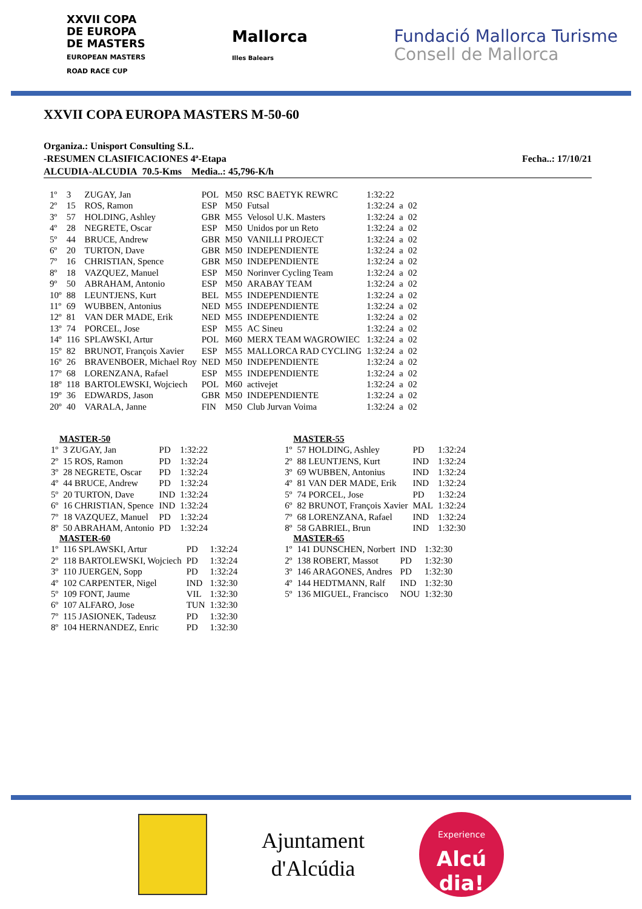XXVII COPA
DE EUROPA
DE MASTERS
EUROPEAN MASTERS
ROAD RACE CUP
Mallorca
Illes Balears
Fundació Mallorca Turisme
Consell de Mallorca
XXVII COPA EUROPA MASTERS M-50-60
Organiza.: Unisport Consulting S.L.
Fecha..: 17/10/21 -RESUMEN CLASIFICACIONES 4ª-Etapa
ALCUDIA-ALCUDIA 70.5-Kms Media..: 45,796-K/h
| 1º | 3 | ZUGAY, Jan | POL | M50 | RSC BAETYK REWRC | 1:32:22 | | |
| 2º | 15 | ROS, Ramon | ESP | M50 | Futsal | 1:32:24 | a | 02 |
| 3º | 57 | HOLDING, Ashley | GBR | M55 | Velosol U.K. Masters | 1:32:24 | a | 02 |
| 4º | 28 | NEGRETE, Oscar | ESP | M50 | Unidos por un Reto | 1:32:24 | a | 02 |
| 5º | 44 | BRUCE, Andrew | GBR | M50 | VANILLI PROJECT | 1:32:24 | a | 02 |
| 6º | 20 | TURTON, Dave | GBR | M50 | INDEPENDIENTE | 1:32:24 | a | 02 |
| 7º | 16 | CHRISTIAN, Spence | GBR | M50 | INDEPENDIENTE | 1:32:24 | a | 02 |
| 8º | 18 | VAZQUEZ, Manuel | ESP | M50 | Norinver Cycling Team | 1:32:24 | a | 02 |
| 9º | 50 | ABRAHAM, Antonio | ESP | M50 | ARABAY TEAM | 1:32:24 | a | 02 |
| 10º | 88 | LEUNTJENS, Kurt | BEL | M55 | INDEPENDIENTE | 1:32:24 | a | 02 |
| 11º | 69 | WUBBEN, Antonius | NED | M55 | INDEPENDIENTE | 1:32:24 | a | 02 |
| 12º | 81 | VAN DER MADE, Erik | NED | M55 | INDEPENDIENTE | 1:32:24 | a | 02 |
| 13º | 74 | PORCEL, Jose | ESP | M55 | AC Sineu | 1:32:24 | a | 02 |
| 14º | 116 | SPLAWSKI, Artur | POL | M60 | MERX TEAM WAGROWIEC | 1:32:24 | a | 02 |
| 15º | 82 | BRUNOT, François Xavier | ESP | M55 | MALLORCA RAD CYCLING | 1:32:24 | a | 02 |
| 16º | 26 | BRAVENBOER, Michael Roy | NED | M50 | INDEPENDIENTE | 1:32:24 | a | 02 |
| 17º | 68 | LORENZANA, Rafael | ESP | M55 | INDEPENDIENTE | 1:32:24 | a | 02 |
| 18º | 118 | BARTOLEWSKI, Wojciech | POL | M60 | activejet | 1:32:24 | a | 02 |
| 19º | 36 | EDWARDS, Jason | GBR | M50 | INDEPENDIENTE | 1:32:24 | a | 02 |
| 20º | 40 | VARALA, Janne | FIN | M50 | Club Jurvan Voima | 1:32:24 | a | 02 |
MASTER-50
| 1º | 3 ZUGAY, Jan | PD | 1:32:22 |
| 2º | 15 ROS, Ramon | PD | 1:32:24 |
| 3º | 28 NEGRETE, Oscar | PD | 1:32:24 |
| 4º | 44 BRUCE, Andrew | PD | 1:32:24 |
| 5º | 20 TURTON, Dave | IND | 1:32:24 |
| 6º | 16 CHRISTIAN, Spence | IND | 1:32:24 |
| 7º | 18 VAZQUEZ, Manuel | PD | 1:32:24 |
| 8º | 50 ABRAHAM, Antonio | PD | 1:32:24 |
MASTER-60
| 1º | 116 SPLAWSKI, Artur | PD | 1:32:24 |
| 2º | 118 BARTOLEWSKI, Wojciech | PD | 1:32:24 |
| 3º | 110 JUERGEN, Sopp | PD | 1:32:24 |
| 4º | 102 CARPENTER, Nigel | IND | 1:32:30 |
| 5º | 109 FONT, Jaume | VIL | 1:32:30 |
| 6º | 107 ALFARO, Jose | TUN | 1:32:30 |
| 7º | 115 JASIONEK, Tadeusz | PD | 1:32:30 |
| 8º | 104 HERNANDEZ, Enric | PD | 1:32:30 |
MASTER-55
| 1º | 57 HOLDING, Ashley | PD | 1:32:24 |
| 2º | 88 LEUNTJENS, Kurt | IND | 1:32:24 |
| 3º | 69 WUBBEN, Antonius | IND | 1:32:24 |
| 4º | 81 VAN DER MADE, Erik | IND | 1:32:24 |
| 5º | 74 PORCEL, Jose | PD | 1:32:24 |
| 6º | 82 BRUNOT, François Xavier | MAL | 1:32:24 |
| 7º | 68 LORENZANA, Rafael | IND | 1:32:24 |
| 8º | 58 GABRIEL, Brun | IND | 1:32:30 |
MASTER-65
| 1º | 141 DUNSCHEN, Norbert | IND | 1:32:30 |
| 2º | 138 ROBERT, Massot | PD | 1:32:30 |
| 3º | 146 ARAGONES, Andres | PD | 1:32:30 |
| 4º | 144 HEDTMANN, Ralf | IND | 1:32:30 |
| 5º | 136 MIGUEL, Francisco | NOU | 1:32:30 |
Ajuntament
d'Alcúdia
Experience
Alcú
dia!